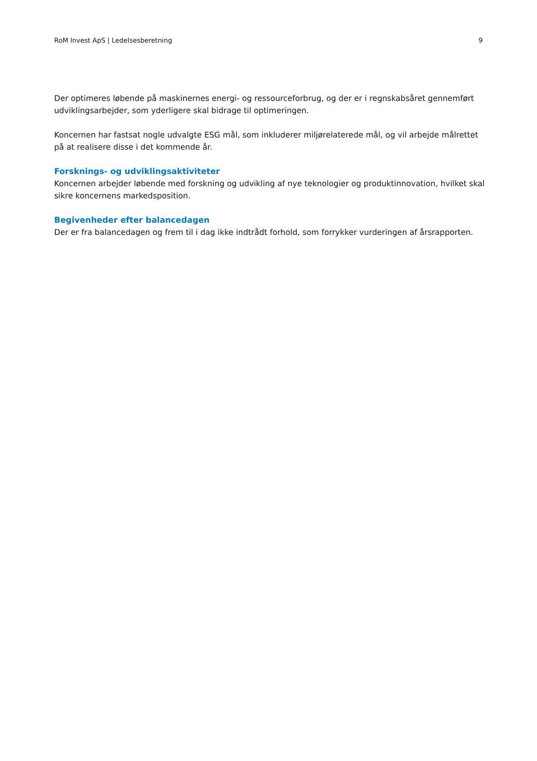RoM Invest ApS | Ledelsesberetning 9
Der optimeres løbende på maskinernes energi- og ressourceforbrug, og der er i regnskabsåret gennemført udviklingsarbejder, som yderligere skal bidrage til optimeringen.
Koncernen har fastsat nogle udvalgte ESG mål, som inkluderer miljørelaterede mål, og vil arbejde målrettet på at realisere disse i det kommende år.
Forsknings- og udviklingsaktiviteter
Koncernen arbejder løbende med forskning og udvikling af nye teknologier og produktinnovation, hvilket skal sikre koncernens markedsposition.
Begivenheder efter balancedagen
Der er fra balancedagen og frem til i dag ikke indtrådt forhold, som forrykker vurderingen af årsrapporten.